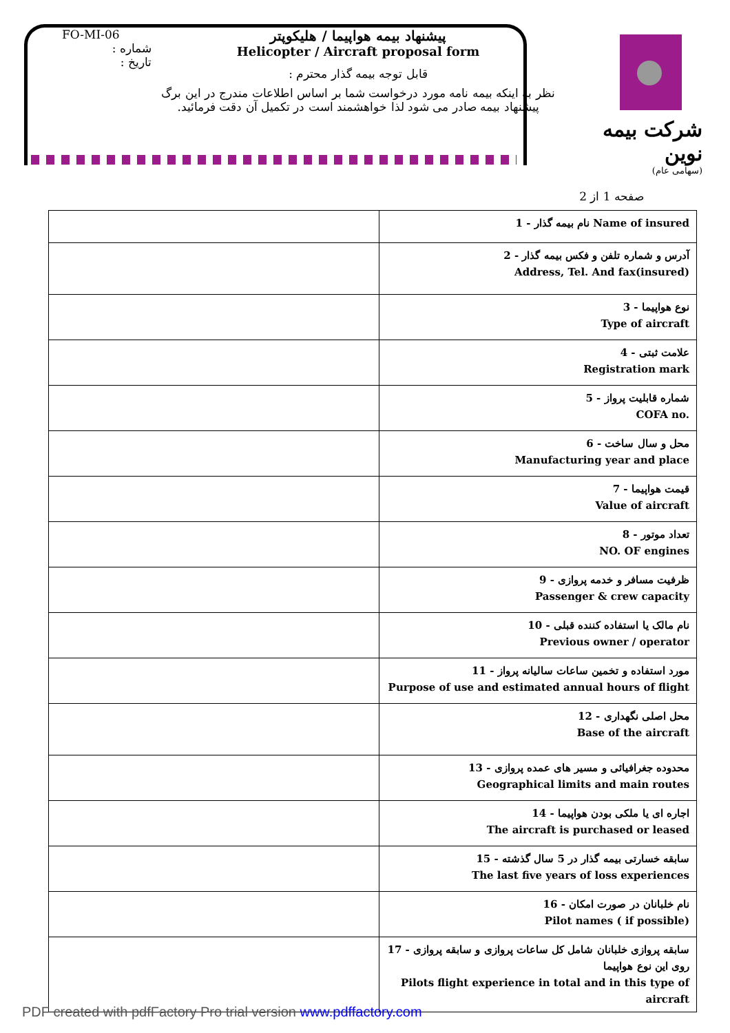FO-MI-06
شماره :
تاریخ :
پیشنهاد بیمه هواپیما / هلیکوپتر
Helicopter / Aircraft proposal form
قابل توجه بیمه گذار محترم :
نظر به اینکه بیمه نامه مورد درخواست شما بر اساس اطلاعات مندرج در این برگ
پیشنهاد بیمه صادر می شود لذا خواهشمند است در تکمیل آن دقت فرمائید.
شرکت بیمه نوین
(سهامی عام)
صفحه 1 از 2
| | 1 - نام بیمه گذار Name of insured |
| | 2 - آدرس و شماره تلفن و فکس بیمه گذار Address, Tel. And fax(insured) |
| | 3 - نوع هواپیما Type of aircraft |
| | 4 - علامت ثبتی Registration mark |
| | 5 - شماره قابلیت پرواز COFA no. |
| | 6 - محل و سال ساخت Manufacturing year and place |
| | 7 - قیمت هواپیما Value of aircraft |
| | 8 - تعداد موتور NO. OF engines |
| | 9 - ظرفیت مسافر و خدمه پروازی Passenger & crew capacity |
| | 10 - نام مالک یا استفاده کننده قبلی Previous owner / operator |
| | 11 - مورد استفاده و تخمین ساعات سالیانه پرواز Purpose of use and estimated annual hours of flight |
| | 12 - محل اصلی نگهداری Base of the aircraft |
| | 13 - محدوده جغرافیائی و مسیر های عمده پروازی Geographical limits and main routes |
| | 14 - اجاره ای یا ملکی بودن هواپیما The aircraft is purchased or leased |
| | 15 - سابقه خسارتی بیمه گذار در 5 سال گذشته The last five years of loss experiences |
| | 16 - نام خلبانان در صورت امکان Pilot names ( if possible) |
| | 17 - سابقه پروازی خلبانان شامل کل ساعات پروازی و سابقه پروازی روی این نوع هواپیما Pilots flight experience in total and in this type of aircraft |
PDF created with pdfFactory Pro trial version www.pdffactory.com